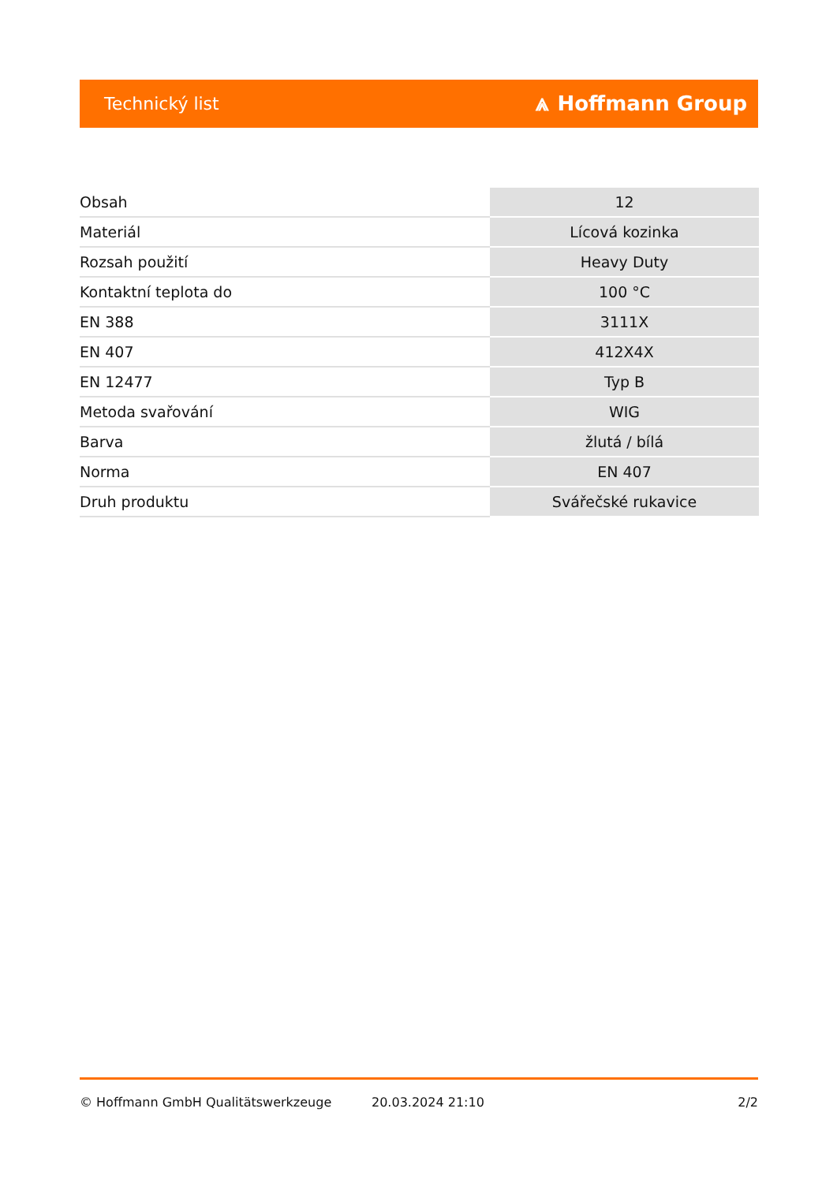Technický list ⩓ Hoffmann Group
| Obsah | 12 |
| Materiál | Lícová kozinka |
| Rozsah použití | Heavy Duty |
| Kontaktní teplota do | 100 °C |
| EN 388 | 3111X |
| EN 407 | 412X4X |
| EN 12477 | Typ B |
| Metoda svařování | WIG |
| Barva | žlutá / bílá |
| Norma | EN 407 |
| Druh produktu | Svářečské rukavice |
© Hoffmann GmbH Qualitätswerkzeuge 20.03.2024 21:10 2/2